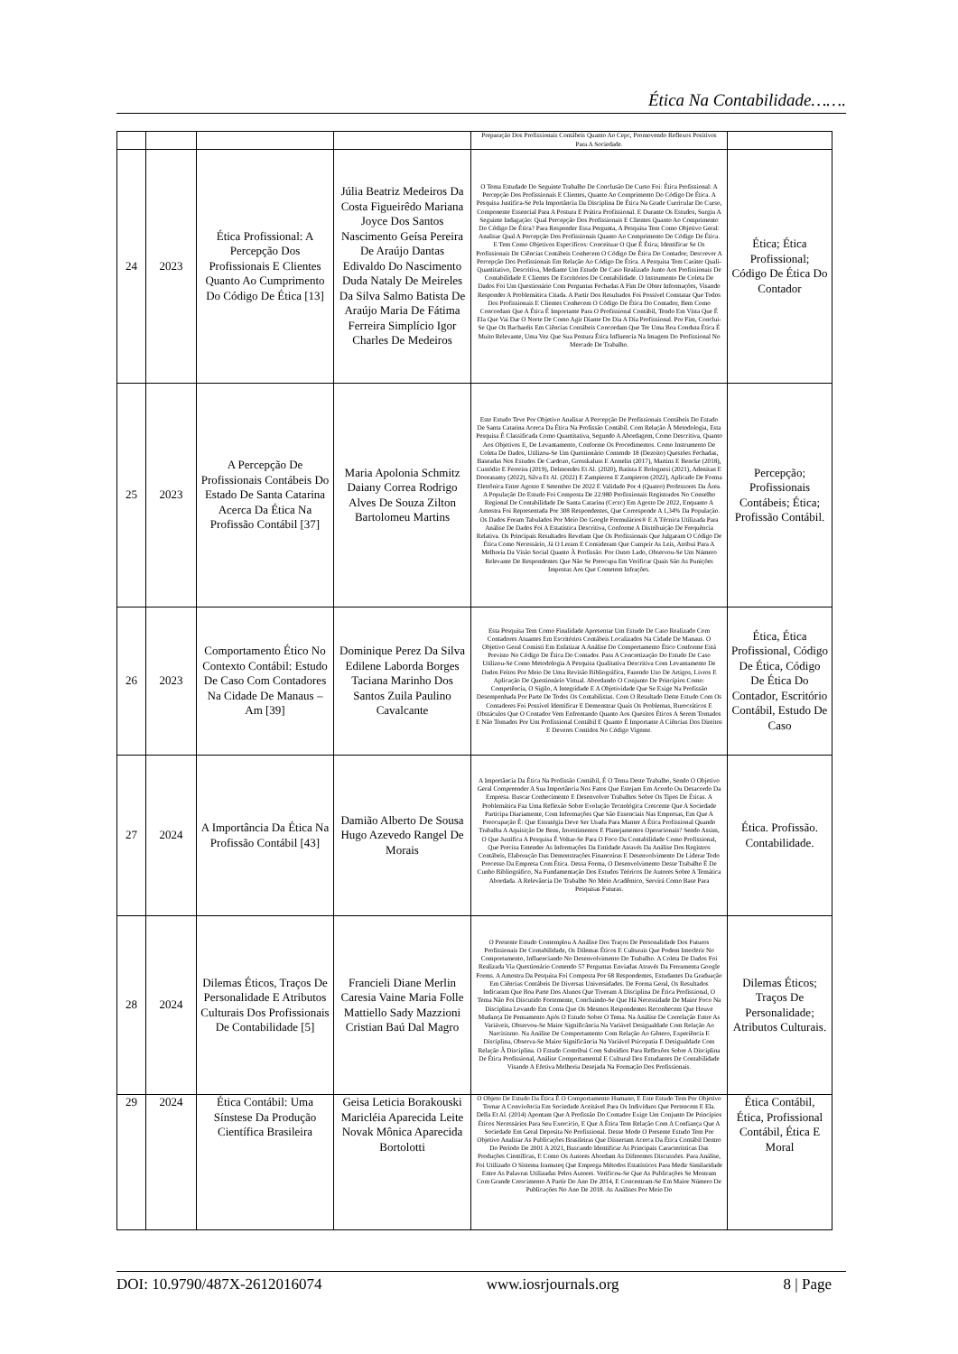Ética Na Contabilidade…….
| | | | | Preparação Dos Profissionais Contábeis Quanto Ao Cepc, Promovendo Reflexos Positivos Para A Sociedade. | |
| 24 | 2023 | Ética Profissional: A Percepção Dos Profissionais E Clientes Quanto Ao Cumprimento Do Código De Ética [13] | Júlia Beatriz Medeiros Da Costa Figueirêdo Mariana Joyce Dos Santos Nascimento Geísa Pereira De Araújo Dantas Edivaldo Do Nascimento Duda Nataly De Meireles Da Silva Salmo Batista De Araújo Maria De Fátima Ferreira Simplício Igor Charles De Medeiros | O Tema Estudado Do Seguinte Trabalho De Conclusão De Curso Foi: Ética Profissional: A Percepção Dos Profissionais E Clientes, Quanto Ao Comprimento Do Código De Ética. A Pesquisa Justifica-Se Pela Importância Da Disciplina De Ética Na Grade Curricular Do Curso, Componente Essencial Para A Postura E Prática Profissional. E Durante Os Estudos, Surgiu A Seguinte Indagação: Qual Percepção Dos Profissionais E Clientes Quanto Ao Comprimento Do Código De Ética? Para Responder Essa Pergunta, A Pesquisa Tem Como Objetivo Geral: Analisar Qual A Percepção Dos Profissionais Quanto Ao Comprimento Do Código De Ética. E Tem Como Objetivos Específicos: Conceituar O Que É Ética; Identificar Se Os Profissionais De Ciências Contábeis Conhecem O Código De Ética Do Contador; Descrever A Percepção Dos Profissionais Em Relação Ao Código De Ética. A Pesquisa Tem Caráter Quali-Quantitativo, Descritiva, Mediante Um Estudo De Caso Realizado Junto Aos Profissionais De Contabilidade E Clientes De Escritórios De Contabilidade. O Instrumento De Coleta De Dados Foi Um Questionário Com Perguntas Fechadas A Fim De Obter Informações, Visando Responder A Problemática Citada. A Partir Dos Resultados Foi Possível Constatar Que Todos Dos Profissionais E Clientes Conhecem O Código De Ética Do Contador, Bem Como Concordam Que A Ética É Importante Para O Profissional Contábil, Tendo Em Vista Que É Ela Que Vai Dar O Norte De Como Agir Diante Do Dia A Dia Profissional. Por Fim, Conclui-Se Que Os Bacharéis Em Ciências Contábeis Concordam Que Ter Uma Boa Conduta Ética É Muito Relevante, Uma Vez Que Sua Postura Ética Influencia Na Imagem Do Profissional No Mercado De Trabalho. | Ética; Ética Profissional; Código De Ética Do Contador |
| 25 | 2023 | A Percepção De Profissionais Contábeis Do Estado De Santa Catarina Acerca Da Ética Na Profissão Contábil [37] | Maria Apolonia Schmitz Daiany Correa Rodrigo Alves De Souza Zilton Bartolomeu Martins | Este Estudo Teve Por Objetivo Analisar A Percepção De Profissionais Contábeis Do Estado De Santa Catarina Acerca Da Ética Na Profissão Contábil. Com Relação À Metodologia, Esta Pesquisa É Classificada Como Quantitativa, Segundo A Abordagem, Como Descritiva, Quanto Aos Objetivos E, De Levantamento, Conforme Os Procedimentos. Como Instrumento De Coleta De Dados, Utilizou-Se Um Questionário Contendo 18 (Dezoito) Questões Fechadas, Baseadas Nos Estudos De Cardozo, Grosskaluss E Armelin (2017), Martins E Bencke (2018), Custódio E Ferreira (2019), Delmondes Et Al. (2020), Batista E Bolognesi (2021), Adenitan E Doorasamy (2022), Silva Et Al. (2022) E Zampieron E Zampieron (2022), Aplicado De Forma Eletrônica Entre Agosto E Setembro De 2022 E Validado Por 4 (Quatro) Professores Da Área. A População Do Estudo Foi Composta De 22.980 Profissionais Registrados No Conselho Regional De Contabilidade De Santa Catarina (Crcsc) Em Agosto De 2022, Enquanto A Amostra Foi Representada Por 308 Respondentes, Que Corresponde A 1,34% Da População. Os Dados Foram Tabulados Por Meio Do Google Formulários® E A Técnica Utilizada Para Análise De Dados Foi A Estatística Descritiva, Conforme A Distribuição De Frequência Relativa. Os Principais Resultados Revelam Que Os Profissionais Que Julgaram O Código De Ética Como Necessário, Já O Leram E Consideram Que Cumprir As Leis, Atribui Para A Melhoria Da Visão Social Quanto À Profissão. Por Outro Lado, Observou-Se Um Número Relevante De Respondentes Que Não Se Preocupa Em Verificar Quais São As Punições Impostas Aos Que Cometem Infrações. | Percepção; Profissionais Contábeis; Ética; Profissão Contábil. |
| 26 | 2023 | Comportamento Ético No Contexto Contábil: Estudo De Caso Com Contadores Na Cidade De Manaus – Am [39] | Dominique Perez Da Silva Edilene Laborda Borges Taciana Marinho Dos Santos Zuila Paulino Cavalcante | Esta Pesquisa Tem Como Finalidade Apresentar Um Estudo De Caso Realizado Com Contadores Atuantes Em Escritórios Contábeis Localizados Na Cidade De Manaus. O Objetivo Geral Consisti Em Enfatizar A Análise Do Comportamento Ético Conforme Está Previsto No Código De Ética Do Contador. Para A Concretização Do Estudo De Caso Utilizou-Se Como Metodologia A Pesquisa Qualitativa Descritiva Com Levantamento De Dados Feitos Por Meio De Uma Revisão Bibliográfica, Fazendo Uso De Artigos, Livros E Aplicação De Questionário Virtual. Abordando O Conjunto De Princípios Como: Competência, O Sigilo, A Integridade E A Objetividade Que Se Exige Na Profissão Desempenhada Por Parte De Todos Os Contabilistas. Com O Resultado Deste Estudo Com Os Contadores Foi Possível Identificar E Demonstrar Quais Os Problemas, Burocráticos E Obstáculos Que O Contador Vem Enfrentando Quanto Aos Quesitos Éticos A Serem Tomados E Não Tomados Por Um Profissional Contábil E Quanto É Importante A Ciências Dos Direitos E Deveres Contidos No Código Vigente. | Ética, Ética Profissional, Código De Ética, Código De Ética Do Contador, Escritório Contábil, Estudo De Caso |
| 27 | 2024 | A Importância Da Ética Na Profissão Contábil [43] | Damião Alberto De Sousa Hugo Azevedo Rangel De Morais | A Importância Da Ética Na Profissão Contábil, É O Tema Deste Trabalho, Sendo O Objetivo Geral Compreender A Sua Importância Nos Fatos Que Estejam Em Acordo Ou Desacordo Da Empresa. Buscar Conhecimento E Desenvolver Trabalhos Sobre Os Tipos De Éticas. A Problemática Faz Uma Reflexão Sobre Evolução Tecnológica Crescente Que A Sociedade Participa Diariamente, Com Informações Que São Essenciais Nas Empresas, Em Que A Preocupação É: Que Estratégia Deve Ser Usada Para Manter A Ética Profissional Quando Trabalha A Aquisição De Bens, Investimentos E Planejamentos Operacionais? Sendo Assim, O Que Justifica A Pesquisa É Voltar-Se Para O Foco Da Contabilidade Como Profissional, Que Precisa Entender As Informações Da Entidade Através Da Análise Dos Registros Contábeis, Elaboração Das Demonstrações Financeiras E Desenvolvimento De Liderar Todo Processo Da Empresa Com Ética. Dessa Forma, O Desenvolvimento Desse Trabalho É De Cunho Bibliográfico, Na Fundamentação Dos Estudos Teóricos De Autores Sobre A Temática Abordada. A Relevância Do Trabalho No Meio Acadêmico, Servirá Como Base Para Pesquisas Futuras. | Ética. Profissão. Contabilidade. |
| 28 | 2024 | Dilemas Éticos, Traços De Personalidade E Atributos Culturais Dos Profissionais De Contabilidade [5] | Francieli Diane Merlin Caresia Vaine Maria Folle Mattiello Sady Mazzioni Cristian Baú Dal Magro | O Presente Estudo Contemplou A Análise Dos Traços De Personalidade Dos Futuros Profissionais De Contabilidade, Os Dilemas Éticos E Culturais Que Podem Interferir No Comportamento, Influenciando No Desenvolvimento Do Trabalho. A Coleta De Dados Foi Realizada Via Questionário Contendo 57 Perguntas Enviadas Através Da Ferramenta Google Forms. A Amostra Da Pesquisa Foi Composta Por 68 Respondentes, Estudantes Da Graduação Em Ciências Contábeis De Diversas Universidades. De Forma Geral, Os Resultados Indicaram Que Boa Parte Dos Alunos Que Tiveram A Disciplina De Ética Profissional, O Tema Não Foi Discutido Fortemente, Concluindo-Se Que Há Necessidade De Maior Foco Na Disciplina Levando Em Conta Que Os Mesmos Respondentes Reconhecem Que Houve Mudança De Pensamento Após O Estudo Sobre O Tema. Na Análise De Correlação Entre As Variáveis, Observou-Se Maior Significância Na Variável Desigualdade Com Relação Ao Narcisismo. Na Análise De Comportamento Com Relação Ao Gênero, Experiência E Disciplina, Observa-Se Maior Significância Na Variável Psicopatia E Desigualdade Com Relação À Disciplina. O Estudo Contribui Com Subsídios Para Reflexões Sobre A Disciplina De Ética Profissional, Análise Comportamental E Cultural Dos Estudantes De Contabilidade Visando A Efetiva Melhoria Desejada Na Formação Dos Profissionais. | Dilemas Éticos; Traços De Personalidade; Atributos Culturais. |
| 29 | 2024 | Ética Contábil: Uma Sínstese Da Produção Científica Brasileira | Geisa Leticia Borakouski Maricléia Aparecida Leite Novak Mônica Aparecida Bortolotti | O Objeto De Estudo Da Ética É O Comportamento Humano, E Este Estudo Tem Por Objetivo Tornar A Convivência Em Sociedade Aceitável Para Os Indivíduos Que Pertencem E Ela. Della Et Al. (2014) Apontam Que A Profissão Do Contador Exige Um Conjunto De Princípios Éticos Necessários Para Seu Exercício, E Que A Ética Tem Relação Com A Confiança Que A Sociedade Em Geral Deposita No Profissional. Desse Modo O Presente Estudo Tem Por Objetivo Analisar As Publicações Brasileiras Que Dissertam Acerca Da Ética Contábil Dentro Do Período De 2001 A 2021, Buscando Identificar As Principais Características Das Produções Científicas, E Como Os Autores Abordam As Diferentes Discussões. Para Análise, Foi Utilizado O Sistema Iramuteq Que Emprega Métodos Estatísticos Para Medir Similaridade Entre As Palavras Utilizadas Pelos Autores. Verificou-Se Que As Publicações Se Mostram Com Grande Crescimento A Partir Do Ano De 2014, E Concentram-Se Em Maior Número De Publicações No Ano De 2018. As Análises Por Meio Do | Ética Contábil, Ética, Profissional Contábil, Ética E Moral |
DOI: 10.9790/487X-2612016074 www.iosrjournals.org 8 | Page